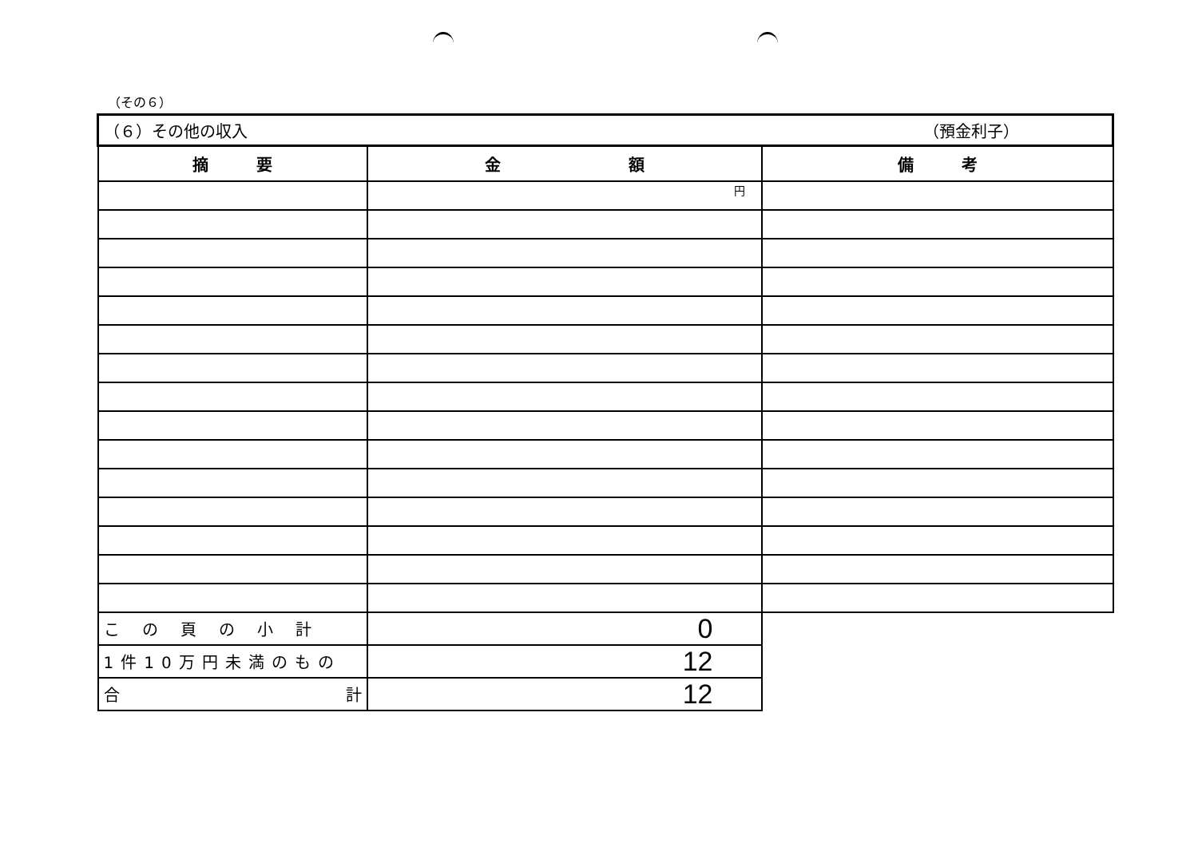（その６）
| （６）その他の収入 （預金利子） | | |
| 摘 要 | 金 額 | 備 考 |
| | 円 | |
| この頁の小計 | 0 | |
| 1件10万円未満のもの | 12 | |
| 合 計 | 12 | |